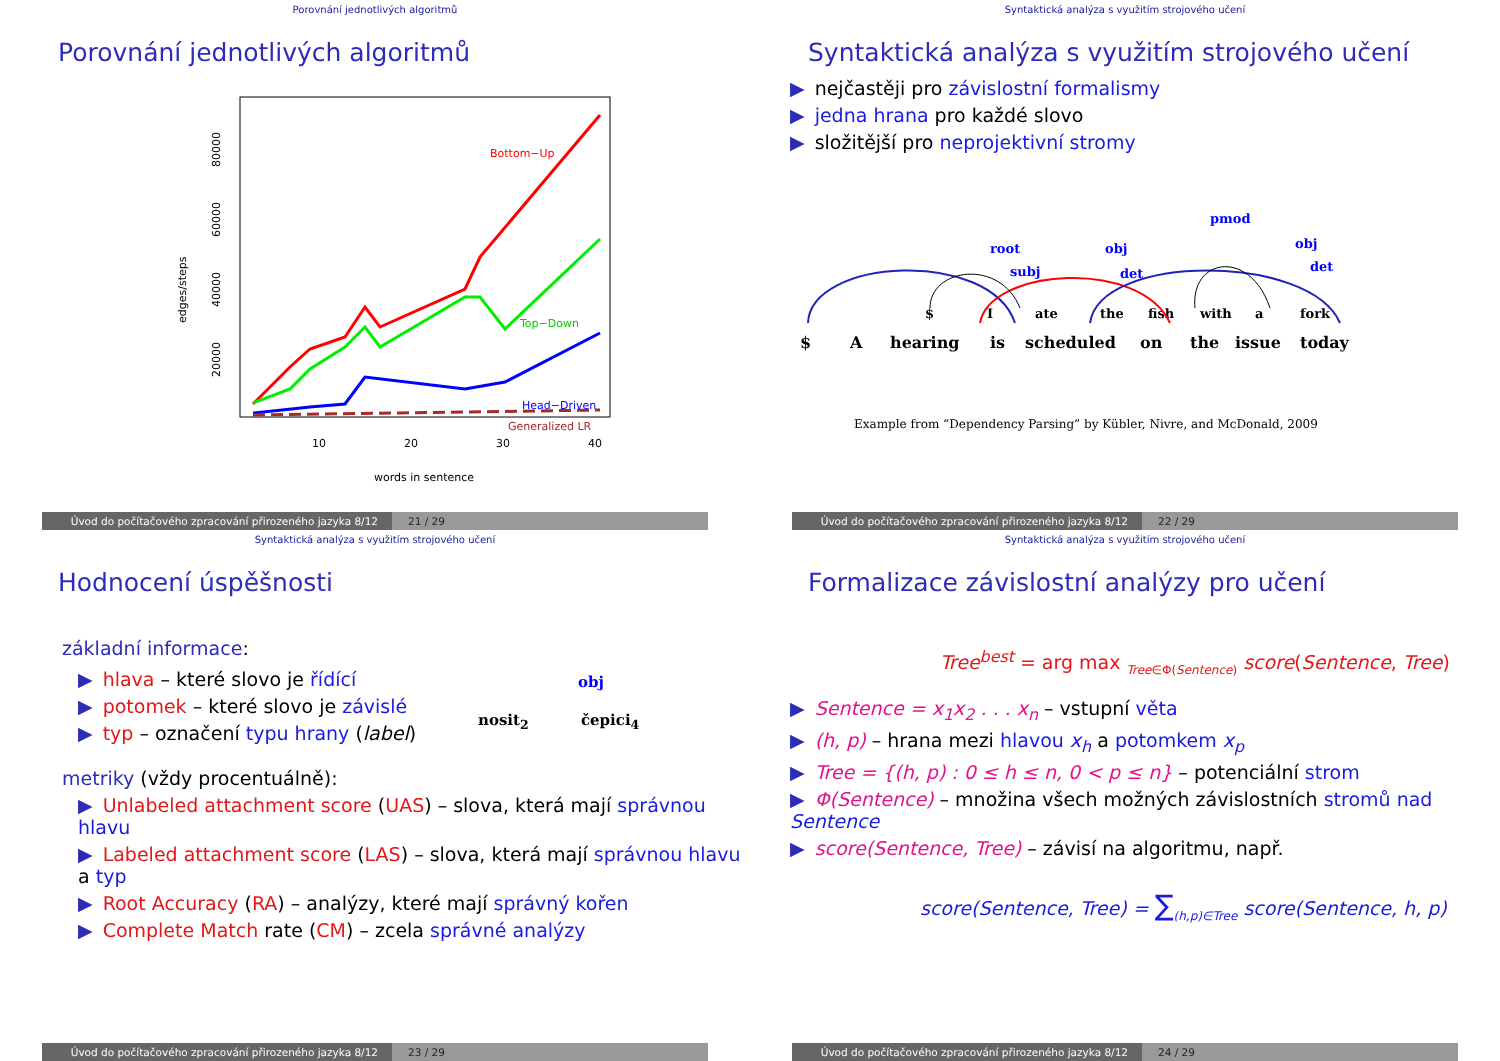Porovnání jednotlivých algoritmů
Porovnání jednotlivých algoritmů
edges/steps
20000
40000
60000
80000
10
20
30
40
words in sentence
Bottom−Up
Top−Down
Head−Driven
Generalized LR
Úvod do počítačového zpracování přirozeného jazyka 8/12 21 / 29
Syntaktická analýza s využitím strojového učení
Syntaktická analýza s využitím strojového učení
▶ nejčastěji pro závislostní formalismy
▶ jedna hrana pro každé slovo
▶ složitější pro neprojektivní stromy
$
I
ate
the
fish
with
a
fork
pmod
root
subj
obj
det
obj
det
$
A
hearing
is
scheduled
on
the
issue
today
Example from “Dependency Parsing” by Kübler, Nivre, and McDonald, 2009
Úvod do počítačového zpracování přirozeného jazyka 8/12 22 / 29
Syntaktická analýza s využitím strojového učení
Hodnocení úspěšnosti
základní informace:
▶ hlava – které slovo je řídící
▶ potomek – které slovo je závislé
▶ typ – označení typu hrany (label)
obj
nosit<sub>2</sub> čepici<sub>4</sub>
metriky (vždy procentuálně):
▶ Unlabeled attachment score (UAS) – slova, která mají správnou hlavu
▶ Labeled attachment score (LAS) – slova, která mají správnou hlavu a typ
▶ Root Accuracy (RA) – analýzy, které mají správný kořen
▶ Complete Match rate (CM) – zcela správné analýzy
Úvod do počítačového zpracování přirozeného jazyka 8/12 23 / 29
Syntaktická analýza s využitím strojového učení
Formalizace závislostní analýzy pro učení
Tree<sup>best</sup> = arg max <sub>Tree∈Φ(Sentence)</sub> score(Sentence, Tree)
▶ Sentence = x<sub>1</sub>x<sub>2</sub> . . . x<sub>n</sub> – vstupní věta
▶ (h, p) – hrana mezi hlavou x<sub>h</sub> a potomkem x<sub>p</sub>
▶ Tree = {(h, p) : 0 ≤ h ≤ n, 0 < p ≤ n} – potenciální strom
▶ Φ(Sentence) – množina všech možných závislostních stromů nad Sentence
▶ score(Sentence, Tree) – závisí na algoritmu, např.
score(Sentence, Tree) = ∑<sub>(h,p)∈Tree</sub> score(Sentence, h, p)
Úvod do počítačového zpracování přirozeného jazyka 8/12 24 / 29